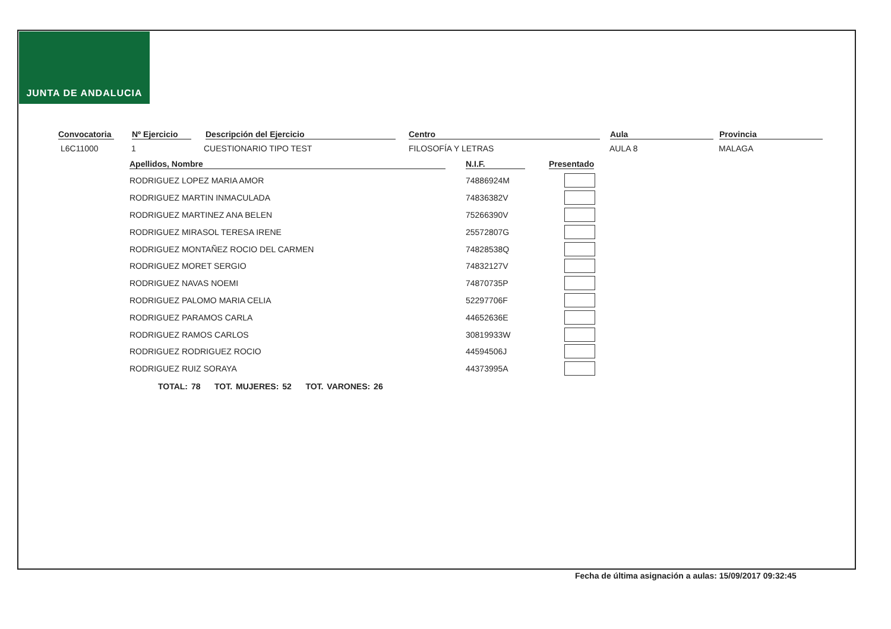JUNTA DE ANDALUCIA
Convocatoria Nº Ejercicio Descripción del Ejercicio Centro Aula Provincia
L6C11000 1 CUESTIONARIO TIPO TEST FILOSOFÍA Y LETRAS AULA 8 MALAGA
| Apellidos, Nombre | N.I.F. | Presentado |
| --- | --- | --- |
| RODRIGUEZ LOPEZ MARIA AMOR | 74886924M | |
| RODRIGUEZ MARTIN INMACULADA | 74836382V | |
| RODRIGUEZ MARTINEZ ANA BELEN | 75266390V | |
| RODRIGUEZ MIRASOL TERESA IRENE | 25572807G | |
| RODRIGUEZ MONTAÑEZ ROCIO DEL CARMEN | 74828538Q | |
| RODRIGUEZ MORET SERGIO | 74832127V | |
| RODRIGUEZ NAVAS NOEMI | 74870735P | |
| RODRIGUEZ PALOMO MARIA CELIA | 52297706F | |
| RODRIGUEZ PARAMOS CARLA | 44652636E | |
| RODRIGUEZ RAMOS CARLOS | 30819933W | |
| RODRIGUEZ RODRIGUEZ ROCIO | 44594506J | |
| RODRIGUEZ RUIZ SORAYA | 44373995A | |
TOTAL: 78 TOT. MUJERES: 52 TOT. VARONES: 26
Fecha de última asignación a aulas: 15/09/2017 09:32:45